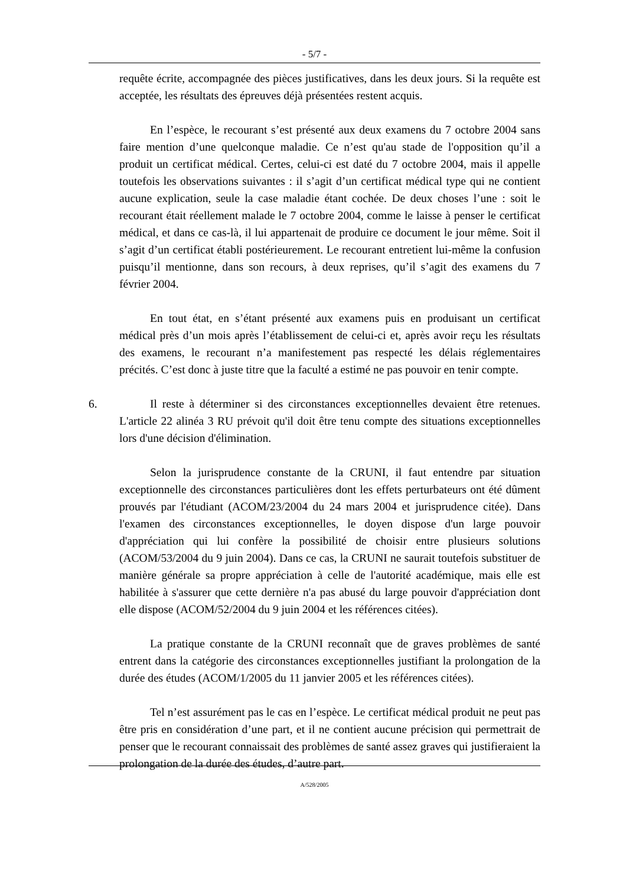- 5/7 -
requête écrite, accompagnée des pièces justificatives, dans les deux jours. Si la requête est acceptée, les résultats des épreuves déjà présentées restent acquis.
En l’espèce, le recourant s’est présenté aux deux examens du 7 octobre 2004 sans faire mention d’une quelconque maladie. Ce n’est qu'au stade de l'opposition qu’il a produit un certificat médical. Certes, celui-ci est daté du 7 octobre 2004, mais il appelle toutefois les observations suivantes : il s’agit d’un certificat médical type qui ne contient aucune explication, seule la case maladie étant cochée. De deux choses l’une : soit le recourant était réellement malade le 7 octobre 2004, comme le laisse à penser le certificat médical, et dans ce cas-là, il lui appartenait de produire ce document le jour même. Soit il s’agit d’un certificat établi postérieurement. Le recourant entretient lui-même la confusion puisqu’il mentionne, dans son recours, à deux reprises, qu’il s’agit des examens du 7 février 2004.
En tout état, en s’étant présenté aux examens puis en produisant un certificat médical près d’un mois après l’établissement de celui-ci et, après avoir reçu les résultats des examens, le recourant n’a manifestement pas respecté les délais réglementaires précités. C’est donc à juste titre que la faculté a estimé ne pas pouvoir en tenir compte.
6. Il reste à déterminer si des circonstances exceptionnelles devaient être retenues. L'article 22 alinéa 3 RU prévoit qu'il doit être tenu compte des situations exceptionnelles lors d'une décision d'élimination.
Selon la jurisprudence constante de la CRUNI, il faut entendre par situation exceptionnelle des circonstances particulières dont les effets perturbateurs ont été dûment prouvés par l'étudiant (ACOM/23/2004 du 24 mars 2004 et jurisprudence citée). Dans l'examen des circonstances exceptionnelles, le doyen dispose d'un large pouvoir d'appréciation qui lui confère la possibilité de choisir entre plusieurs solutions (ACOM/53/2004 du 9 juin 2004). Dans ce cas, la CRUNI ne saurait toutefois substituer de manière générale sa propre appréciation à celle de l'autorité académique, mais elle est habilitée à s'assurer que cette dernière n'a pas abusé du large pouvoir d'appréciation dont elle dispose (ACOM/52/2004 du 9 juin 2004 et les références citées).
La pratique constante de la CRUNI reconnaît que de graves problèmes de santé entrent dans la catégorie des circonstances exceptionnelles justifiant la prolongation de la durée des études (ACOM/1/2005 du 11 janvier 2005 et les références citées).
Tel n’est assurément pas le cas en l’espèce. Le certificat médical produit ne peut pas être pris en considération d’une part, et il ne contient aucune précision qui permettrait de penser que le recourant connaissait des problèmes de santé assez graves qui justifieraient la prolongation de la durée des études, d’autre part.
A/528/2005